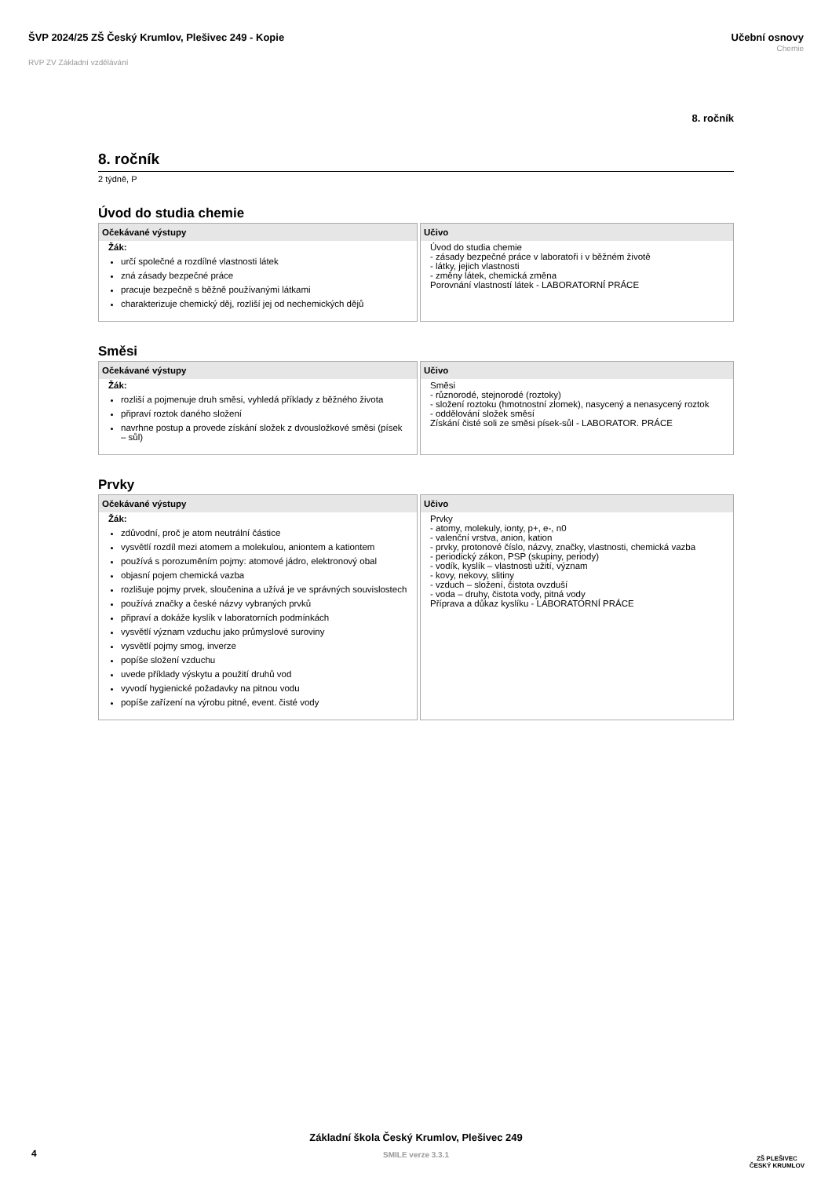ŠVP 2024/25 ZŠ Český Krumlov, Plešivec 249 - Kopie
RVP ZV Základní vzdělávání
Učební osnovy
Chemie
8. ročník
8. ročník
2 týdně, P
Úvod do studia chemie
Očekávané výstupy
Žák:
určí společné a rozdílné vlastnosti látek
zná zásady bezpečné práce
pracuje bezpečně s běžně používanými látkami
charakterizuje chemický děj, rozliší jej od nechemických dějů
Učivo
Úvod do studia chemie
- zásady bezpečné práce v laboratoři i v běžném životě
- látky, jejich vlastnosti
- změny látek, chemická změna
Porovnání vlastností látek - LABORATORNÍ PRÁCE
Směsi
Očekávané výstupy
Žák:
rozliší a pojmenuje druh směsi, vyhledá příklady z běžného života
připraví roztok daného složení
navrhne postup a provede získání složek z dvousložkové směsi (písek – sůl)
Učivo
Směsi
- různorodé, stejnorodé (roztoky)
- složení roztoku (hmotnostní zlomek), nasycený a nenasycený roztok
- oddělování složek směsí
Získání čisté soli ze směsi písek-sůl - LABORATOR. PRÁCE
Prvky
Očekávané výstupy
Žák:
zdůvodní, proč je atom neutrální částice
vysvětlí rozdíl mezi atomem a molekulou, aniontem a kationtem
používá s porozuměním pojmy: atomové jádro, elektronový obal
objasní pojem chemická vazba
rozlišuje pojmy prvek, sloučenina a užívá je ve správných souvislostech
používá značky a české názvy vybraných prvků
připraví a dokáže kyslík v laboratorních podmínkách
vysvětlí význam vzduchu jako průmyslové suroviny
vysvětlí pojmy smog, inverze
popíše složení vzduchu
uvede příklady výskytu a použití druhů vod
vyvodí hygienické požadavky na pitnou vodu
popíše zařízení na výrobu pitné, event. čisté vody
Učivo
Prvky
- atomy, molekuly, ionty, p+, e-, n0
- valenční vrstva, anion, kation
- prvky, protonové číslo, názvy, značky, vlastnosti, chemická vazba
- periodický zákon, PSP (skupiny, periody)
- vodík, kyslík – vlastnosti užití, význam
- kovy, nekovy, slitiny
- vzduch – složení, čistota ovzduší
- voda – druhy, čistota vody, pitná vody
Příprava a důkaz kyslíku - LABORATORNÍ PRÁCE
Základní škola Český Krumlov, Plešivec 249
SMILE verze 3.3.1
4
ZŠ PLEŠIVEC
ČESKÝ KRUMLOV